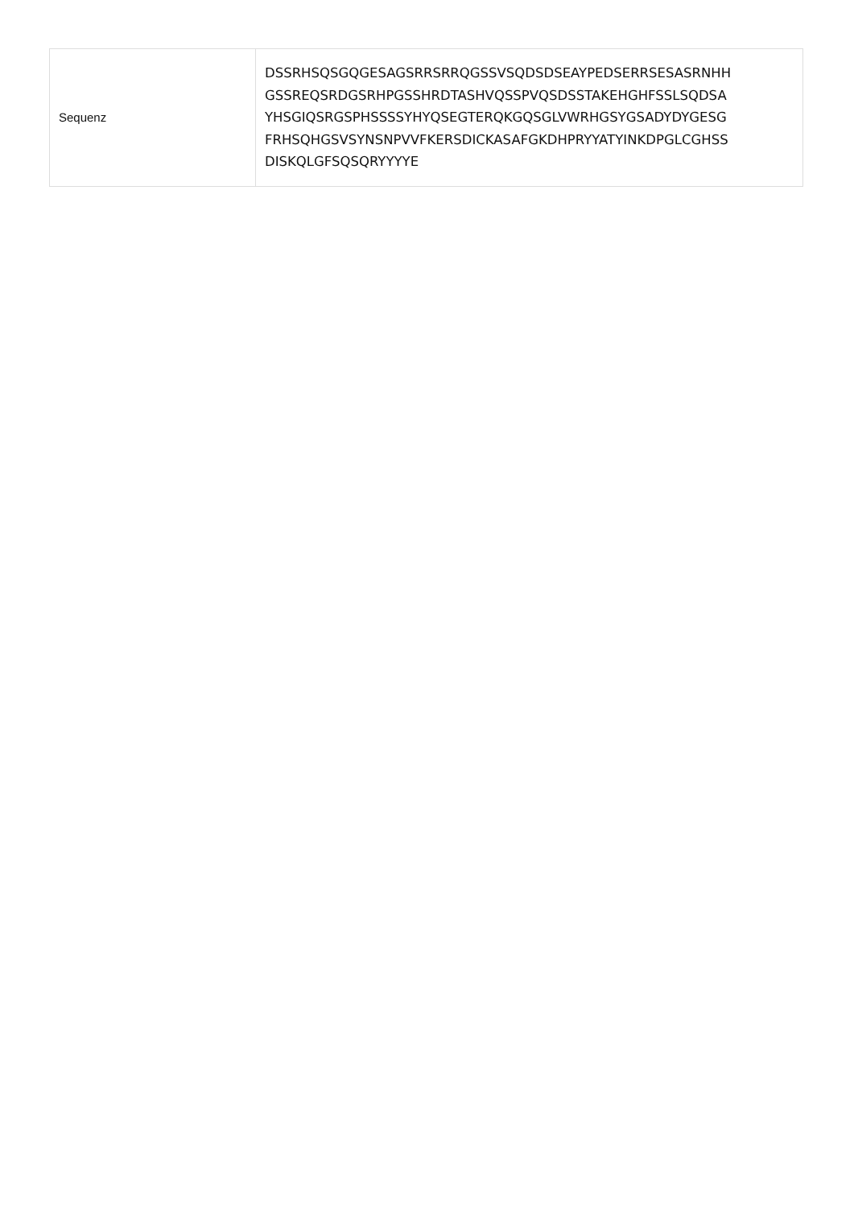| Sequenz | DSSRHSQSGQGESAGSRRSRRQGSSVSQDSDSEAYPEDSERRSESASRNHH GSSREQSRDGSRHPGSSHRDTASHVQSSPVQSDSSTAKEHGHFSSLSQDSA YHSGIQSRGSPHSSSSYHYQSEGTERQKGQSGLVWRHGSYGSADYDYGESG FRHSQHGSVSYNSNPVVFKERSDICKASAFGKDHPRYYATYINKDPGLCGHSS DISKQLGFSQSQRYYYYE |